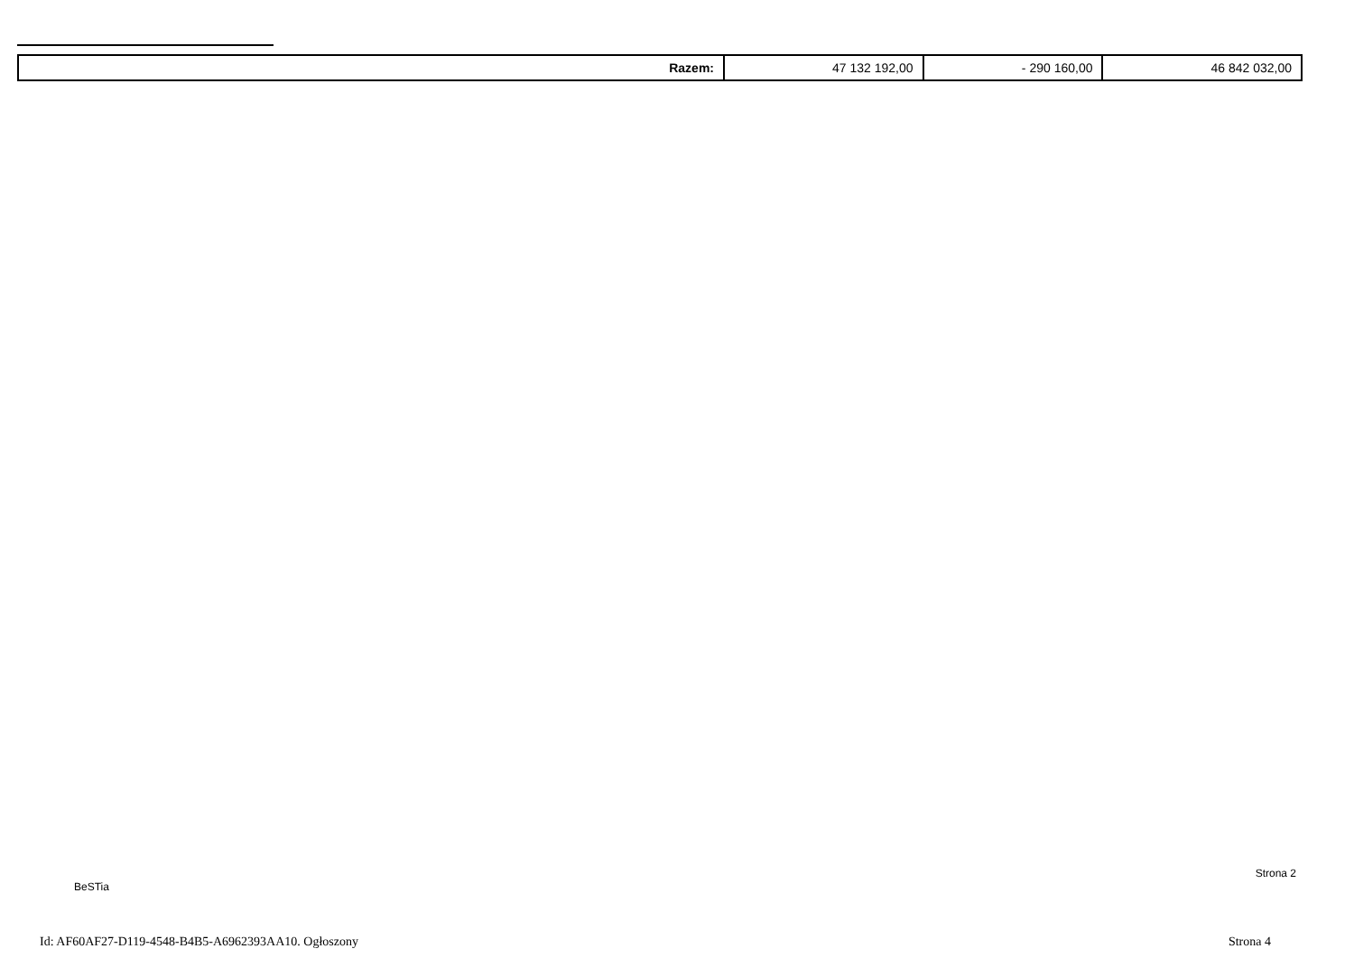| Razem: | 47 132 192,00 | - 290 160,00 | 46 842 032,00 |
Strona 2
BeSTia
Id: AF60AF27-D119-4548-B4B5-A6962393AA10. Ogłoszony
Strona 4